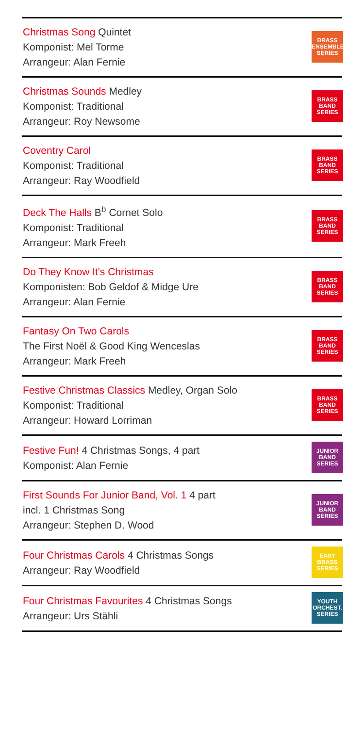Christmas Song Quintet
Komponist: Mel Torme
Arrangeur: Alan Fernie
BRASS
ENSEMBLE
SERIES
Christmas Sounds Medley
Komponist: Traditional
Arrangeur: Roy Newsome
BRASS
BAND
SERIES
Coventry Carol
Komponist: Traditional
Arrangeur: Ray Woodfield
BRASS
BAND
SERIES
Deck The Halls B<sup>b</sup> Cornet Solo
Komponist: Traditional
Arrangeur: Mark Freeh
BRASS
BAND
SERIES
Do They Know It's Christmas
Komponisten: Bob Geldof & Midge Ure
Arrangeur: Alan Fernie
BRASS
BAND
SERIES
Fantasy On Two Carols
The First Noël & Good King Wenceslas
Arrangeur: Mark Freeh
BRASS
BAND
SERIES
Festive Christmas Classics Medley, Organ Solo
Komponist: Traditional
Arrangeur: Howard Lorriman
BRASS
BAND
SERIES
Festive Fun! 4 Christmas Songs, 4 part
Komponist: Alan Fernie
JUNIOR
BAND
SERIES
First Sounds For Junior Band, Vol. 1 4 part
incl. 1 Christmas Song
Arrangeur: Stephen D. Wood
JUNIOR
BAND
SERIES
Four Christmas Carols 4 Christmas Songs
Arrangeur: Ray Woodfield
EASY
BRASS
SERIES
Four Christmas Favourites 4 Christmas Songs
Arrangeur: Urs Stähli
YOUTH
ORCHEST.
SERIES